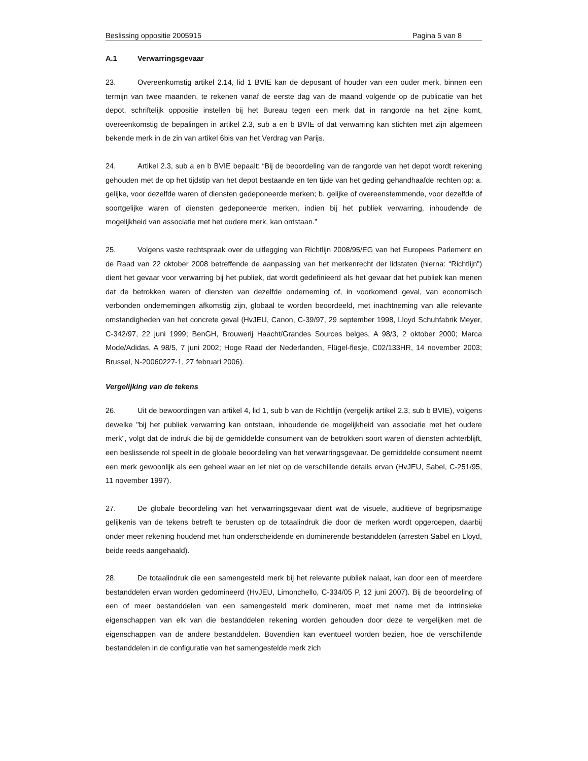Beslissing oppositie 2005915 Pagina 5 van 8
A.1 Verwarringsgevaar
23. Overeenkomstig artikel 2.14, lid 1 BVIE kan de deposant of houder van een ouder merk, binnen een termijn van twee maanden, te rekenen vanaf de eerste dag van de maand volgende op de publicatie van het depot, schriftelijk oppositie instellen bij het Bureau tegen een merk dat in rangorde na het zijne komt, overeenkomstig de bepalingen in artikel 2.3, sub a en b BVIE of dat verwarring kan stichten met zijn algemeen bekende merk in de zin van artikel 6bis van het Verdrag van Parijs.
24. Artikel 2.3, sub a en b BVIE bepaalt: “Bij de beoordeling van de rangorde van het depot wordt rekening gehouden met de op het tijdstip van het depot bestaande en ten tijde van het geding gehandhaafde rechten op: a. gelijke, voor dezelfde waren of diensten gedeponeerde merken; b. gelijke of overeenstemmende, voor dezelfde of soortgelijke waren of diensten gedeponeerde merken, indien bij het publiek verwarring, inhoudende de mogelijkheid van associatie met het oudere merk, kan ontstaan.”
25. Volgens vaste rechtspraak over de uitlegging van Richtlijn 2008/95/EG van het Europees Parlement en de Raad van 22 oktober 2008 betreffende de aanpassing van het merkenrecht der lidstaten (hierna: “Richtlijn”) dient het gevaar voor verwarring bij het publiek, dat wordt gedefinieerd als het gevaar dat het publiek kan menen dat de betrokken waren of diensten van dezelfde onderneming of, in voorkomend geval, van economisch verbonden ondernemingen afkomstig zijn, globaal te worden beoordeeld, met inachtneming van alle relevante omstandigheden van het concrete geval (HvJEU, Canon, C-39/97, 29 september 1998, Lloyd Schuhfabrik Meyer, C-342/97, 22 juni 1999; BenGH, Brouwerij Haacht/Grandes Sources belges, A 98/3, 2 oktober 2000; Marca Mode/Adidas, A 98/5, 7 juni 2002; Hoge Raad der Nederlanden, Flügel-flesje, C02/133HR, 14 november 2003; Brussel, N-20060227-1, 27 februari 2006).
Vergelijking van de tekens
26. Uit de bewoordingen van artikel 4, lid 1, sub b van de Richtlijn (vergelijk artikel 2.3, sub b BVIE), volgens dewelke "bij het publiek verwarring kan ontstaan, inhoudende de mogelijkheid van associatie met het oudere merk", volgt dat de indruk die bij de gemiddelde consument van de betrokken soort waren of diensten achterblijft, een beslissende rol speelt in de globale beoordeling van het verwarringsgevaar. De gemiddelde consument neemt een merk gewoonlijk als een geheel waar en let niet op de verschillende details ervan (HvJEU, Sabel, C-251/95, 11 november 1997).
27. De globale beoordeling van het verwarringsgevaar dient wat de visuele, auditieve of begripsmatige gelijkenis van de tekens betreft te berusten op de totaalindruk die door de merken wordt opgeroepen, daarbij onder meer rekening houdend met hun onderscheidende en dominerende bestanddelen (arresten Sabel en Lloyd, beide reeds aangehaald).
28. De totaalindruk die een samengesteld merk bij het relevante publiek nalaat, kan door een of meerdere bestanddelen ervan worden gedomineerd (HvJEU, Limonchello, C-334/05 P, 12 juni 2007). Bij de beoordeling of een of meer bestanddelen van een samengesteld merk domineren, moet met name met de intrinsieke eigenschappen van elk van die bestanddelen rekening worden gehouden door deze te vergelijken met de eigenschappen van de andere bestanddelen. Bovendien kan eventueel worden bezien, hoe de verschillende bestanddelen in de configuratie van het samengestelde merk zich